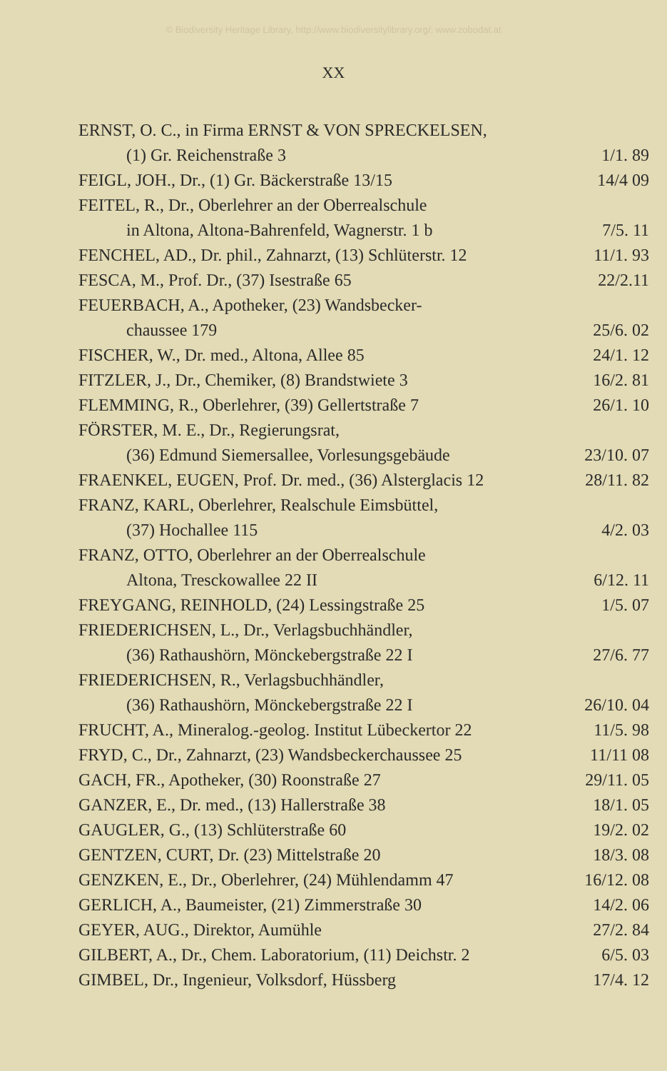© Biodiversity Heritage Library, http://www.biodiversitylibrary.org/; www.zobodat.at
XX
ERNST, O. C., in Firma ERNST & VON SPRECKELSEN,
(1) Gr. Reichenstraße 3 1/1. 89
FEIGL, JOH., Dr., (1) Gr. Bäckerstraße 13/15 14/4 09
FEITEL, R., Dr., Oberlehrer an der Oberrealschule
in Altona, Altona-Bahrenfeld, Wagnerstr. 1 b 7/5. 11
FENCHEL, AD., Dr. phil., Zahnarzt, (13) Schlüterstr. 12 11/1. 93
FESCA, M., Prof. Dr., (37) Isestraße 65 22/2.11
FEUERBACH, A., Apotheker, (23) Wandsbecker-
chaussee 179 25/6. 02
FISCHER, W., Dr. med., Altona, Allee 85 24/1. 12
FITZLER, J., Dr., Chemiker, (8) Brandstwiete 3 16/2. 81
FLEMMING, R., Oberlehrer, (39) Gellertstraße 7 26/1. 10
FÖRSTER, M. E., Dr., Regierungsrat,
(36) Edmund Siemersallee, Vorlesungsgebäude 23/10. 07
FRAENKEL, EUGEN, Prof. Dr. med., (36) Alsterglacis 12 28/11. 82
FRANZ, KARL, Oberlehrer, Realschule Eimsbüttel,
(37) Hochallee 115 4/2. 03
FRANZ, OTTO, Oberlehrer an der Oberrealschule
Altona, Tresckowallee 22 II 6/12. 11
FREYGANG, REINHOLD, (24) Lessingstraße 25 1/5. 07
FRIEDERICHSEN, L., Dr., Verlagsbuchhändler,
(36) Rathaushörn, Mönckebergstraße 22 I 27/6. 77
FRIEDERICHSEN, R., Verlagsbuchhändler,
(36) Rathaushörn, Mönckebergstraße 22 I 26/10. 04
FRUCHT, A., Mineralog.-geolog. Institut Lübeckertor 22 11/5. 98
FRYD, C., Dr., Zahnarzt, (23) Wandsbeckerchaussee 25 11/11 08
GACH, FR., Apotheker, (30) Roonstraße 27 29/11. 05
GANZER, E., Dr. med., (13) Hallerstraße 38 18/1. 05
GAUGLER, G., (13) Schlüterstraße 60 19/2. 02
GENTZEN, CURT, Dr. (23) Mittelstraße 20 18/3. 08
GENZKEN, E., Dr., Oberlehrer, (24) Mühlendamm 47 16/12. 08
GERLICH, A., Baumeister, (21) Zimmerstraße 30 14/2. 06
GEYER, AUG., Direktor, Aumühle 27/2. 84
GILBERT, A., Dr., Chem. Laboratorium, (11) Deichstr. 2 6/5. 03
GIMBEL, Dr., Ingenieur, Volksdorf, Hüssberg 17/4. 12